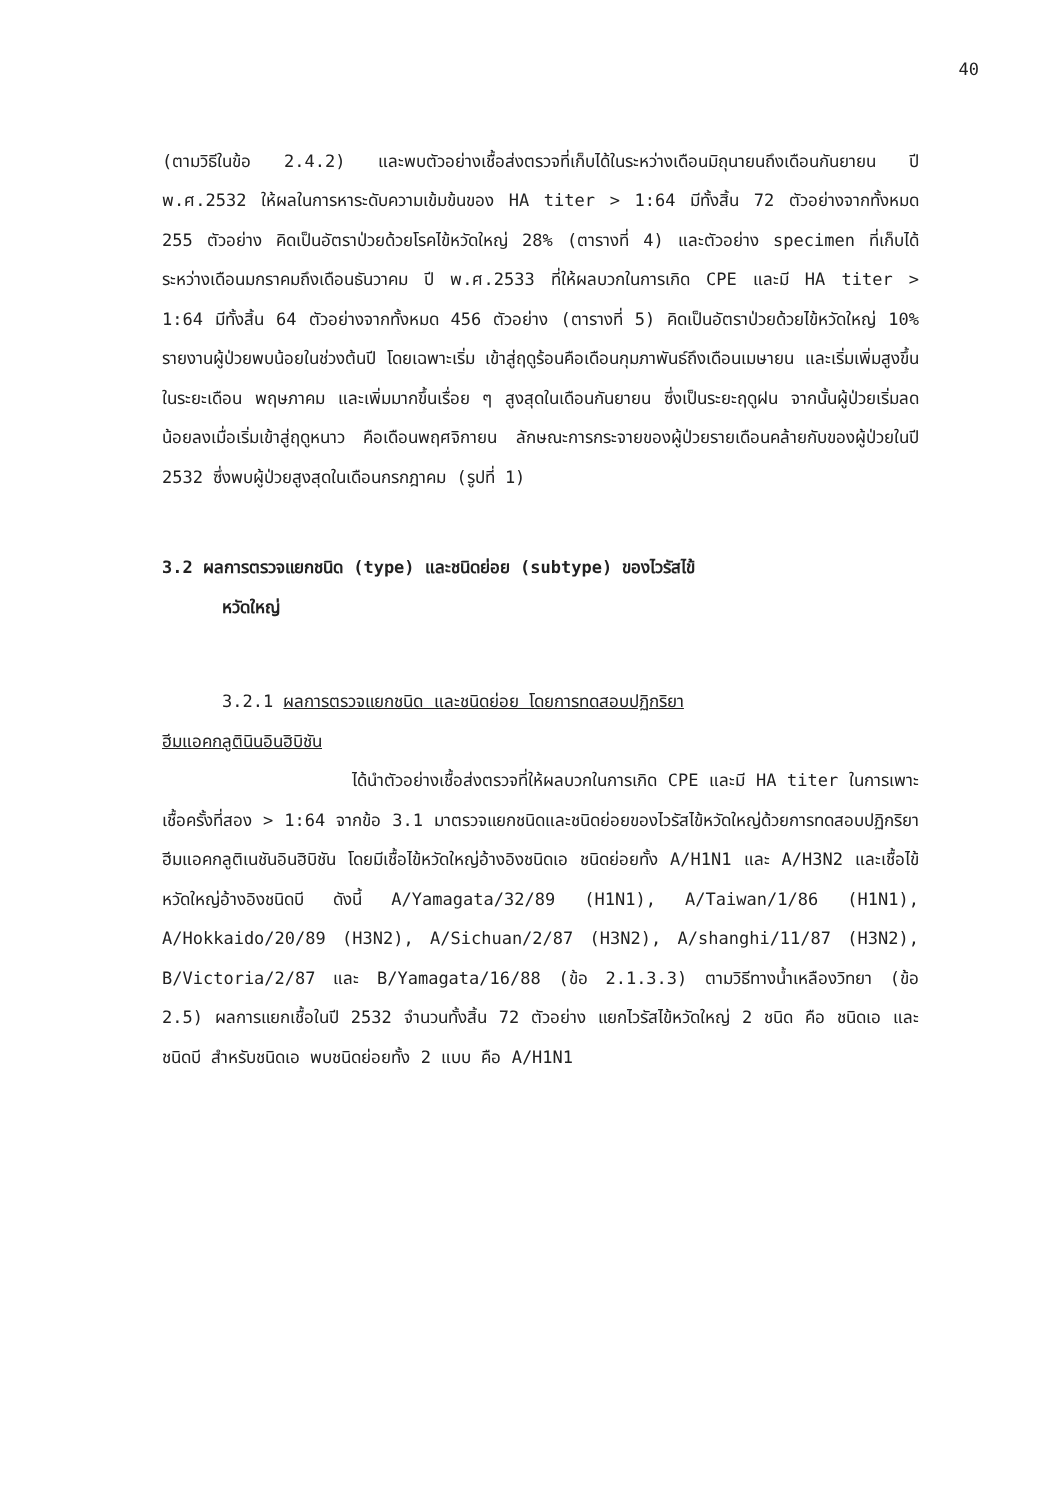40
(ตามวิธีในข้อ 2.4.2) และพบตัวอย่างเชื้อส่งตรวจที่เก็บได้ในระหว่างเดือนมิถุนายนถึงเดือนกันยายน ปี พ.ศ.2532 ให้ผลในการหาระดับความเข้มข้นของ HA titer > 1:64 มีทั้งสิ้น 72 ตัวอย่างจากทั้งหมด 255 ตัวอย่าง คิดเป็นอัตราป่วยด้วยโรคไข้หวัดใหญ่ 28% (ตารางที่ 4) และตัวอย่าง specimen ที่เก็บได้ระหว่างเดือนมกราคมถึงเดือนธันวาคม ปี พ.ศ.2533 ที่ให้ผลบวกในการเกิด CPE และมี HA titer > 1:64 มีทั้งสิ้น 64 ตัวอย่างจากทั้งหมด 456 ตัวอย่าง (ตารางที่ 5) คิดเป็นอัตราป่วยด้วยไข้หวัดใหญ่ 10% รายงานผู้ป่วยพบน้อยในช่วงต้นปี โดยเฉพาะเริ่ม เข้าสู่ฤดูร้อนคือเดือนกุมภาพันธ์ถึงเดือนเมษายน และเริ่มเพิ่มสูงขึ้นในระยะเดือน พฤษภาคม และเพิ่มมากขึ้นเรื่อย ๆ สูงสุดในเดือนกันยายน ซึ่งเป็นระยะฤดูฝน จากนั้นผู้ป่วยเริ่มลดน้อยลงเมื่อเริ่มเข้าสู่ฤดูหนาว คือเดือนพฤศจิกายน ลักษณะการกระจายของผู้ป่วยรายเดือนคล้ายกับของผู้ป่วยในปี 2532 ซึ่งพบผู้ป่วยสูงสุดในเดือนกรกฎาคม (รูปที่ 1)
3.2 ผลการตรวจแยกชนิด (type) และชนิดย่อย (subtype) ของไวรัสไข้
หวัดใหญ่
3.2.1 ผลการตรวจแยกชนิด และชนิดย่อย โดยการทดสอบปฏิกริยา
ฮีมแอคกลูตินินอินฮิบิชัน
ได้นำตัวอย่างเชื้อส่งตรวจที่ให้ผลบวกในการเกิด CPE และมี HA titer ในการเพาะเชื้อครั้งที่สอง > 1:64 จากข้อ 3.1 มาตรวจแยกชนิดและชนิดย่อยของไวรัสไข้หวัดใหญ่ด้วยการทดสอบปฏิกริยาฮีมแอคกลูติเนชันอินฮิบิชัน โดยมีเชื้อไข้หวัดใหญ่อ้างอิงชนิดเอ ชนิดย่อยทั้ง A/H1N1 และ A/H3N2 และเชื้อไข้หวัดใหญ่อ้างอิงชนิดบี ดังนี้ A/Yamagata/32/89 (H1N1), A/Taiwan/1/86 (H1N1), A/Hokkaido/20/89 (H3N2), A/Sichuan/2/87 (H3N2), A/shanghi/11/87 (H3N2), B/Victoria/2/87 และ B/Yamagata/16/88 (ข้อ 2.1.3.3) ตามวิธีทางน้ำเหลืองวิทยา (ข้อ 2.5) ผลการแยกเชื้อในปี 2532 จำนวนทั้งสิ้น 72 ตัวอย่าง แยกไวรัสไข้หวัดใหญ่ 2 ชนิด คือ ชนิดเอ และชนิดบี สำหรับชนิดเอ พบชนิดย่อยทั้ง 2 แบบ คือ A/H1N1